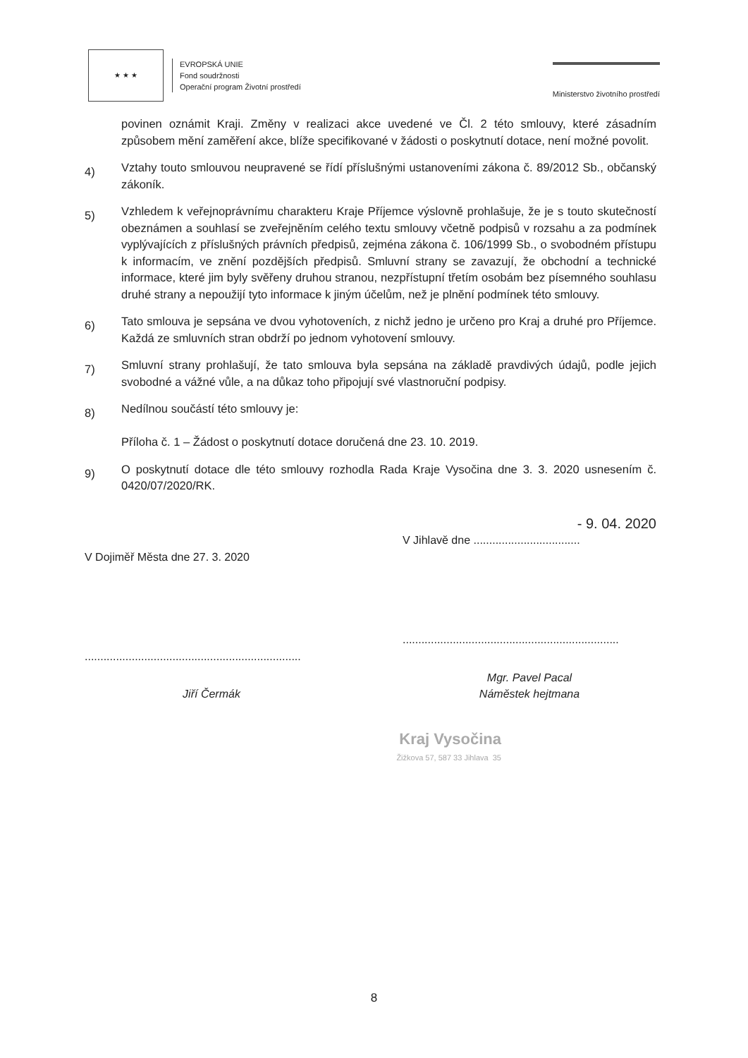★ ★ ★
EVROPSKÁ UNIE
Fond soudržnosti
Operační program Životní prostředí
Ministerstvo životního prostředí
povinen oznámit Kraji. Změny v realizaci akce uvedené ve Čl. 2 této smlouvy, které zásadním způsobem mění zaměření akce, blíže specifikované v žádosti o poskytnutí dotace, není možné povolit.
4)
Vztahy touto smlouvou neupravené se řídí příslušnými ustanoveními zákona č. 89/2012 Sb., občanský zákoník.
5)
Vzhledem k veřejnoprávnímu charakteru Kraje Příjemce výslovně prohlašuje, že je s touto skutečností obeznámen a souhlasí se zveřejněním celého textu smlouvy včetně podpisů v rozsahu a za podmínek vyplývajících z příslušných právních předpisů, zejména zákona č. 106/1999 Sb., o svobodném přístupu k informacím, ve znění pozdějších předpisů. Smluvní strany se zavazují, že obchodní a technické informace, které jim byly svěřeny druhou stranou, nezpřístupní třetím osobám bez písemného souhlasu druhé strany a nepoužijí tyto informace k jiným účelům, než je plnění podmínek této smlouvy.
6)
Tato smlouva je sepsána ve dvou vyhotoveních, z nichž jedno je určeno pro Kraj a druhé pro Příjemce. Každá ze smluvních stran obdrží po jednom vyhotovení smlouvy.
7)
Smluvní strany prohlašují, že tato smlouva byla sepsána na základě pravdivých údajů, podle jejich svobodné a vážné vůle, a na důkaz toho připojují své vlastnoruční podpisy.
8)
Nedílnou součástí této smlouvy je:
Příloha č. 1 – Žádost o poskytnutí dotace doručená dne 23. 10. 2019.
9)
O poskytnutí dotace dle této smlouvy rozhodla Rada Kraje Vysočina dne 3. 3. 2020 usnesením č. 0420/07/2020/RK.
V Dojiměř Města dne 27. 3. 2020
.....................................................................
Jiří Čermák
- 9. 04. 2020
V Jihlavě dne ..................................
.....................................................................
Mgr. Pavel Pacal
Náměstek hejtmana
Kraj Vysočina
Žižkova 57, 587 33 Jihlava 35
8